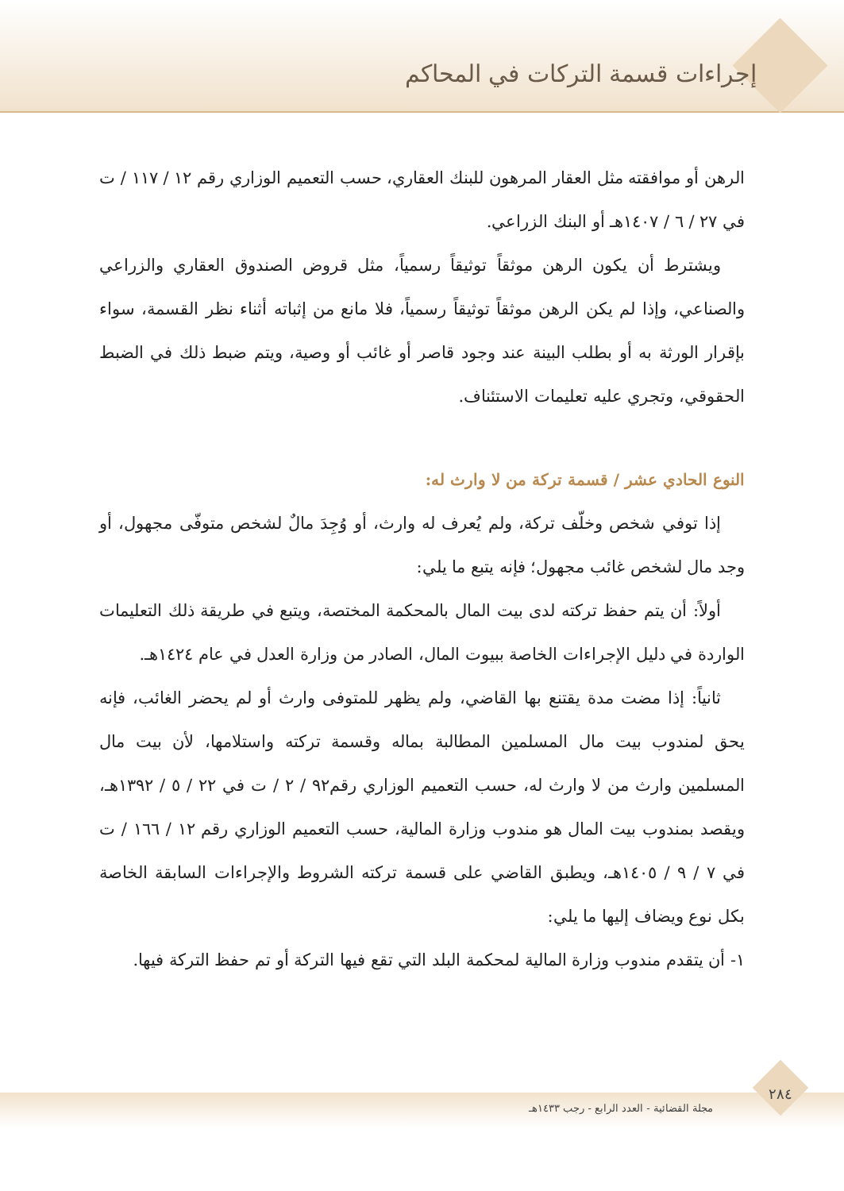إجراءات قسمة التركات في المحاكم
الرهن أو موافقته مثل العقار المرهون للبنك العقاري، حسب التعميم الوزاري رقم ١٢ / ١١٧ / ت في ٢٧ / ٦ / ١٤٠٧هـ أو البنك الزراعي.
ويشترط أن يكون الرهن موثقاً توثيقاً رسمياً، مثل قروض الصندوق العقاري والزراعي والصناعي، وإذا لم يكن الرهن موثقاً توثيقاً رسمياً، فلا مانع من إثباته أثناء نظر القسمة، سواء بإقرار الورثة به أو بطلب البينة عند وجود قاصر أو غائب أو وصية، ويتم ضبط ذلك في الضبط الحقوقي، وتجري عليه تعليمات الاستئناف.
النوع الحادي عشر / قسمة تركة من لا وارث له:
إذا توفي شخص وخلّف تركة، ولم يُعرف له وارث، أو وُجِدَ مالٌ لشخص متوفّى مجهول، أو وجد مال لشخص غائب مجهول؛ فإنه يتبع ما يلي:
أولاً: أن يتم حفظ تركته لدى بيت المال بالمحكمة المختصة، ويتبع في طريقة ذلك التعليمات الواردة في دليل الإجراءات الخاصة ببيوت المال، الصادر من وزارة العدل في عام ١٤٢٤هـ.
ثانياً: إذا مضت مدة يقتنع بها القاضي، ولم يظهر للمتوفى وارث أو لم يحضر الغائب، فإنه يحق لمندوب بيت مال المسلمين المطالبة بماله وقسمة تركته واستلامها، لأن بيت مال المسلمين وارث من لا وارث له، حسب التعميم الوزاري رقم٩٢ / ٢ / ت في ٢٢ / ٥ / ١٣٩٢هـ، ويقصد بمندوب بيت المال هو مندوب وزارة المالية، حسب التعميم الوزاري رقم ١٢ / ١٦٦ / ت في ٧ / ٩ / ١٤٠٥هـ، ويطبق القاضي على قسمة تركته الشروط والإجراءات السابقة الخاصة بكل نوع ويضاف إليها ما يلي:
١- أن يتقدم مندوب وزارة المالية لمحكمة البلد التي تقع فيها التركة أو تم حفظ التركة فيها.
مجلة القضائية - العدد الرابع - رجب ١٤٣٣هـ
٢٨٤